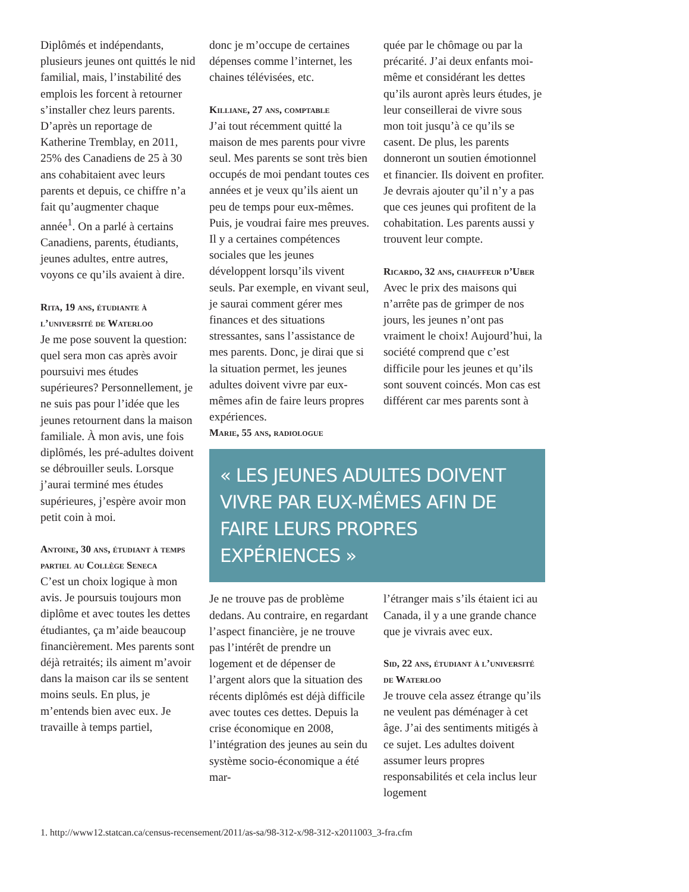Diplômés et indépendants, plusieurs jeunes ont quittés le nid familial, mais, l’instabilité des emplois les forcent à retourner s’installer chez leurs parents. D’après un reportage de Katherine Tremblay, en 2011, 25% des Canadiens de 25 à 30 ans cohabitaient avec leurs parents et depuis, ce chiffre n’a fait qu’augmenter chaque année<sup>1</sup>. On a parlé à certains Canadiens, parents, étudiants, jeunes adultes, entre autres, voyons ce qu’ils avaient à dire.
Rita, 19 ans, étudiante à l’université de Waterloo
Je me pose souvent la question: quel sera mon cas après avoir poursuivi mes études supérieures? Personnellement, je ne suis pas pour l’idée que les jeunes retournent dans la maison familiale. À mon avis, une fois diplômés, les pré-adultes doivent se débrouiller seuls. Lorsque j’aurai terminé mes études supérieures, j’espère avoir mon petit coin à moi.
Antoine, 30 ans, étudiant à temps partiel au Collège Seneca
C’est un choix logique à mon avis. Je poursuis toujours mon diplôme et avec toutes les dettes étudiantes, ça m’aide beaucoup financièrement. Mes parents sont déjà retraités; ils aiment m’avoir dans la maison car ils se sentent moins seuls. En plus, je m’entends bien avec eux. Je travaille à temps partiel,
donc je m’occupe de certaines dépenses comme l’internet, les chaines télévisées, etc.
Killiane, 27 ans, comptable
J’ai tout récemment quitté la maison de mes parents pour vivre seul. Mes parents se sont très bien occupés de moi pendant toutes ces années et je veux qu’ils aient un peu de temps pour eux-mêmes. Puis, je voudrai faire mes preuves. Il y a certaines compétences sociales que les jeunes développent lorsqu’ils vivent seuls. Par exemple, en vivant seul, je saurai comment gérer mes finances et des situations stressantes, sans l’assistance de mes parents. Donc, je dirai que si la situation permet, les jeunes adultes doivent vivre par eux-mêmes afin de faire leurs propres expériences.
Marie, 55 ans, radiologue
quée par le chômage ou par la précarité. J’ai deux enfants moi-même et considérant les dettes qu’ils auront après leurs études, je leur conseillerai de vivre sous mon toit jusqu’à ce qu’ils se casent. De plus, les parents donneront un soutien émotionnel et financier. Ils doivent en profiter. Je devrais ajouter qu’il n’y a pas que ces jeunes qui profitent de la cohabitation. Les parents aussi y trouvent leur compte.
Ricardo, 32 ans, chauffeur d’Uber
Avec le prix des maisons qui n’arrête pas de grimper de nos jours, les jeunes n’ont pas vraiment le choix! Aujourd’hui, la société comprend que c’est difficile pour les jeunes et qu’ils sont souvent coincés. Mon cas est différent car mes parents sont à
« LES JEUNES ADULTES DOIVENT VIVRE PAR EUX-MÊMES AFIN DE FAIRE LEURS PROPRES EXPÉRIENCES »
Je ne trouve pas de problème dedans. Au contraire, en regardant l’aspect financière, je ne trouve pas l’intérêt de prendre un logement et de dépenser de l’argent alors que la situation des récents diplômés est déjà difficile avec toutes ces dettes. Depuis la crise économique en 2008, l’intégration des jeunes au sein du système socio-économique a été mar-
l’étranger mais s’ils étaient ici au Canada, il y a une grande chance que je vivrais avec eux.
Sid, 22 ans, étudiant à l’université de Waterloo
Je trouve cela assez étrange qu’ils ne veulent pas déménager à cet âge. J’ai des sentiments mitigés à ce sujet. Les adultes doivent assumer leurs propres responsabilités et cela inclus leur logement
1. http://www12.statcan.ca/census-recensement/2011/as-sa/98-312-x/98-312-x2011003_3-fra.cfm